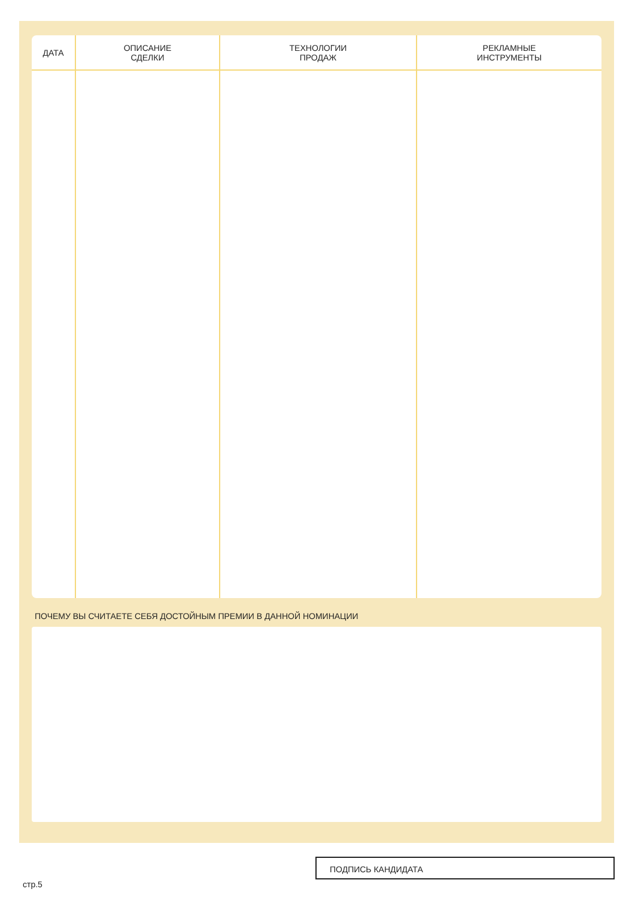| ДАТА | ОПИСАНИЕ СДЕЛКИ | ТЕХНОЛОГИИ ПРОДАЖ | РЕКЛАМНЫЕ ИНСТРУМЕНТЫ |
| --- | --- | --- | --- |
ПОЧЕМУ ВЫ СЧИТАЕТЕ СЕБЯ ДОСТОЙНЫМ ПРЕМИИ В ДАННОЙ НОМИНАЦИИ
ПОДПИСЬ КАНДИДАТА
стр.5